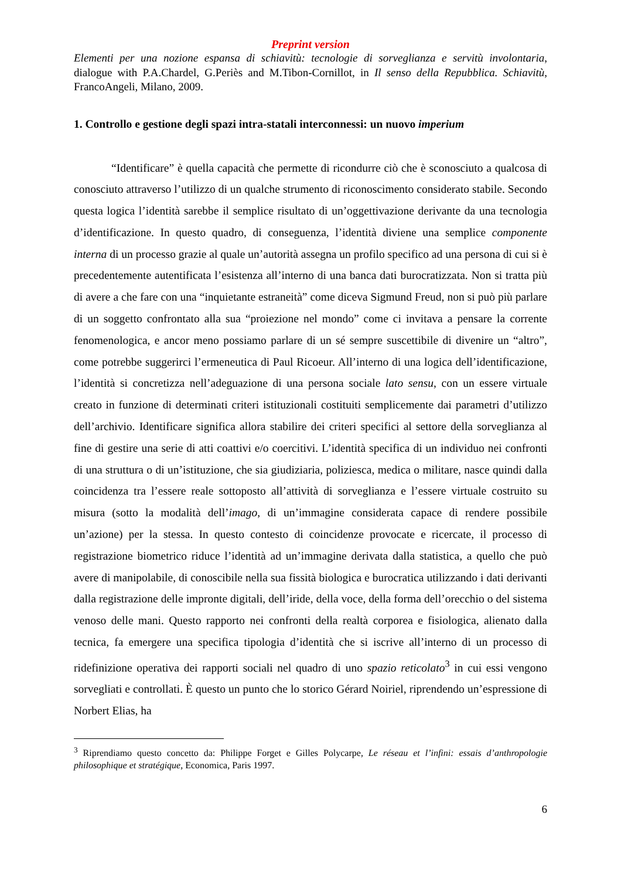Preprint version
Elementi per una nozione espansa di schiavitù: tecnologie di sorveglianza e servitù involontaria, dialogue with P.A.Chardel, G.Periès and M.Tibon-Cornillot, in Il senso della Repubblica. Schiavitù, FrancoAngeli, Milano, 2009.
1. Controllo e gestione degli spazi intra-statali interconnessi: un nuovo imperium
“Identificare” è quella capacità che permette di ricondurre ciò che è sconosciuto a qualcosa di conosciuto attraverso l’utilizzo di un qualche strumento di riconoscimento considerato stabile. Secondo questa logica l’identità sarebbe il semplice risultato di un’oggettivazione derivante da una tecnologia d’identificazione. In questo quadro, di conseguenza, l’identità diviene una semplice componente interna di un processo grazie al quale un’autorità assegna un profilo specifico ad una persona di cui si è precedentemente autentificata l’esistenza all’interno di una banca dati burocratizzata. Non si tratta più di avere a che fare con una “inquietante estraneità” come diceva Sigmund Freud, non si può più parlare di un soggetto confrontato alla sua “proiezione nel mondo” come ci invitava a pensare la corrente fenomenologica, e ancor meno possiamo parlare di un sé sempre suscettibile di divenire un “altro”, come potrebbe suggerirci l’ermeneutica di Paul Ricoeur. All’interno di una logica dell’identificazione, l’identità si concretizza nell’adeguazione di una persona sociale lato sensu, con un essere virtuale creato in funzione di determinati criteri istituzionali costituiti semplicemente dai parametri d’utilizzo dell’archivio. Identificare significa allora stabilire dei criteri specifici al settore della sorveglianza al fine di gestire una serie di atti coattivi e/o coercitivi. L’identità specifica di un individuo nei confronti di una struttura o di un’istituzione, che sia giudiziaria, poliziesca, medica o militare, nasce quindi dalla coincidenza tra l’essere reale sottoposto all’attività di sorveglianza e l’essere virtuale costruito su misura (sotto la modalità dell’imago, di un’immagine considerata capace di rendere possibile un’azione) per la stessa. In questo contesto di coincidenze provocate e ricercate, il processo di registrazione biometrico riduce l’identità ad un’immagine derivata dalla statistica, a quello che può avere di manipolabile, di conoscibile nella sua fissità biologica e burocratica utilizzando i dati derivanti dalla registrazione delle impronte digitali, dell’iride, della voce, della forma dell’orecchio o del sistema venoso delle mani. Questo rapporto nei confronti della realtà corporea e fisiologica, alienato dalla tecnica, fa emergere una specifica tipologia d’identità che si iscrive all’interno di un processo di ridefinizione operativa dei rapporti sociali nel quadro di uno spazio reticolato<sup>3</sup> in cui essi vengono sorvegliati e controllati. È questo un punto che lo storico Gérard Noiriel, riprendendo un’espressione di Norbert Elias, ha
<sup>3</sup> Riprendiamo questo concetto da: Philippe Forget e Gilles Polycarpe, Le réseau et l’infini: essais d’anthropologie philosophique et stratégique, Economica, Paris 1997.
6